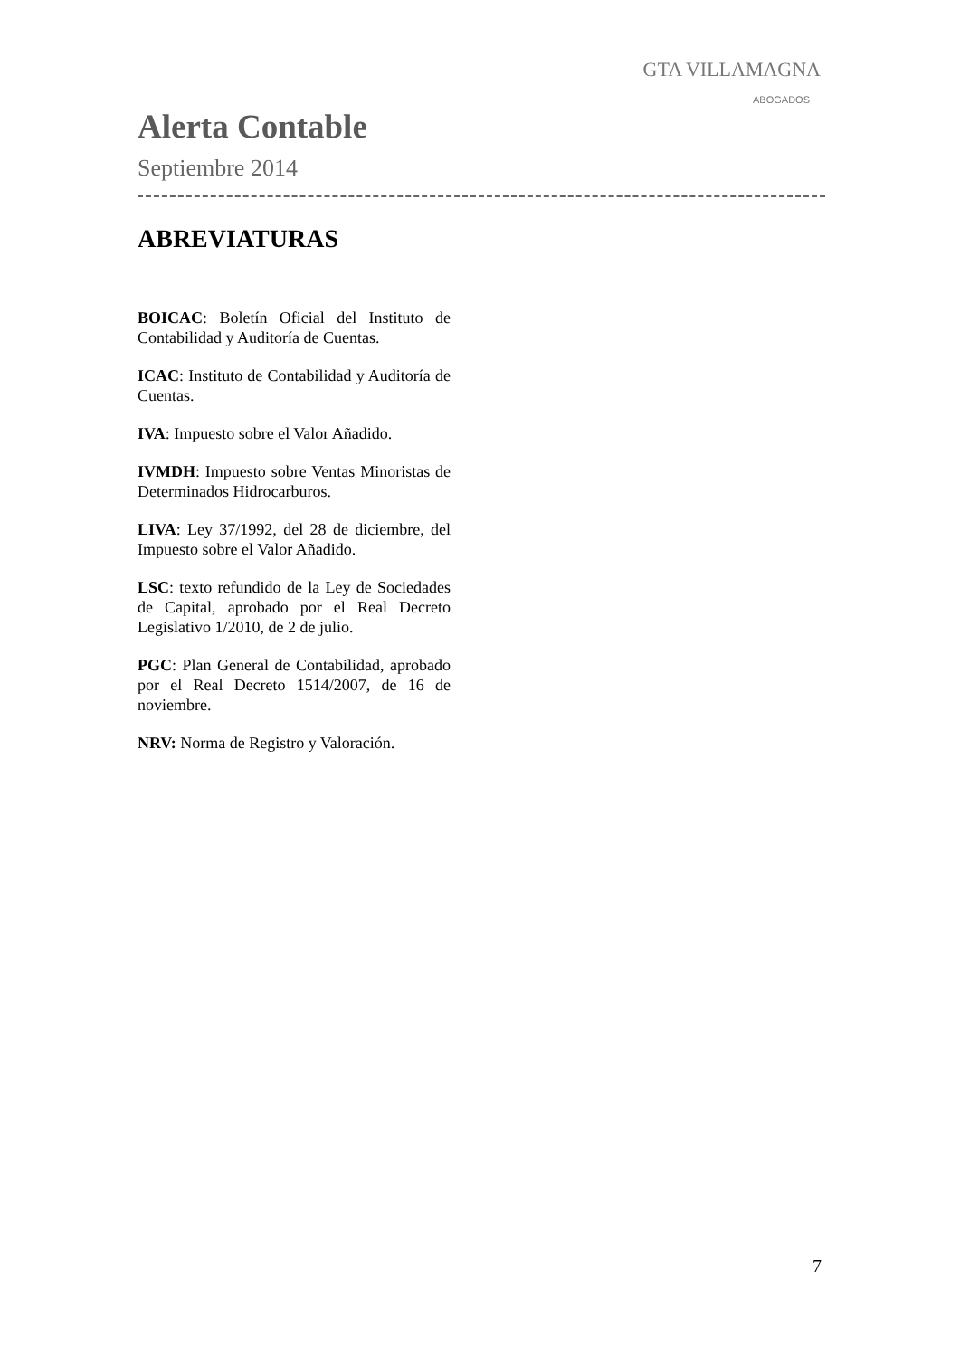GTA VILLAMAGNA
ABOGADOS
Alerta Contable
Septiembre 2014
ABREVIATURAS
BOICAC: Boletín Oficial del Instituto de Contabilidad y Auditoría de Cuentas.
ICAC: Instituto de Contabilidad y Auditoría de Cuentas.
IVA: Impuesto sobre el Valor Añadido.
IVMDH: Impuesto sobre Ventas Minoristas de Determinados Hidrocarburos.
LIVA: Ley 37/1992, del 28 de diciembre, del Impuesto sobre el Valor Añadido.
LSC: texto refundido de la Ley de Sociedades de Capital, aprobado por el Real Decreto Legislativo 1/2010, de 2 de julio.
PGC: Plan General de Contabilidad, aprobado por el Real Decreto 1514/2007, de 16 de noviembre.
NRV: Norma de Registro y Valoración.
7